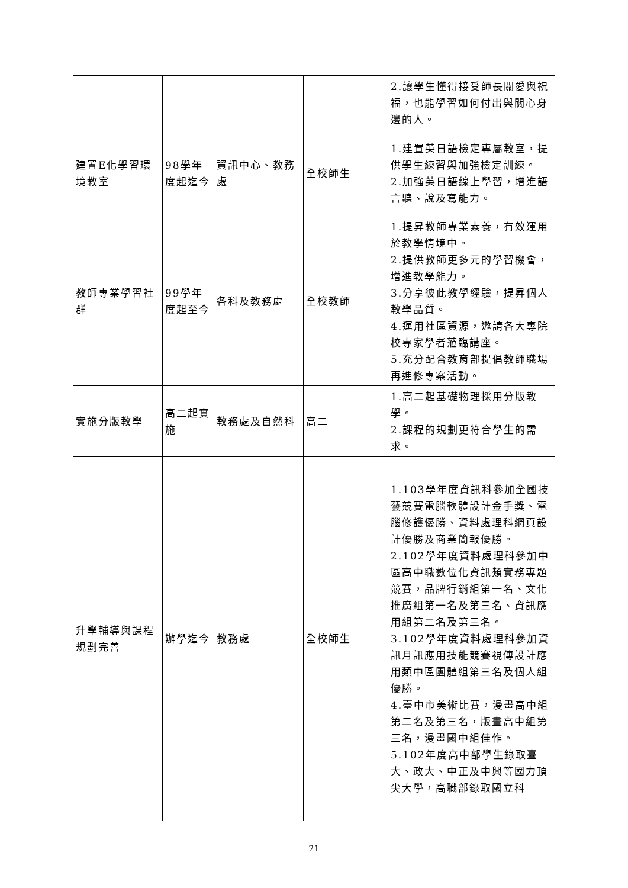| | | | | 2.讓學生懂得接受師長關愛與祝福，也能學習如何付出與關心身邊的人。 |
| 建置E化學習環境教室 | 98學年度起迄今 | 資訊中心、教務處 | 全校師生 | 1.建置英日語檢定專屬教室，提供學生練習與加強檢定訓練。 2.加強英日語線上學習，增進語言聽、說及寫能力。 |
| 教師專業學習社群 | 99學年度起至今 | 各科及教務處 | 全校教師 | 1.提昇教師專業素養，有效運用於教學情境中。 2.提供教師更多元的學習機會，增進教學能力。 3.分享彼此教學經驗，提昇個人教學品質。 4.運用社區資源，邀請各大專院校專家學者蒞臨講座。 5.充分配合教育部提倡教師職場再進修專案活動。 |
| 實施分版教學 | 高二起實施 | 教務處及自然科 | 高二 | 1.高二起基礎物理採用分版教學。 2.課程的規劃更符合學生的需求。 |
| 升學輔導與課程規劃完善 | 辦學迄今 | 教務處 | 全校師生 | 1.103學年度資訊科參加全國技藝競賽電腦軟體設計金手獎、電腦修護優勝、資料處理科網頁設計優勝及商業簡報優勝。 2.102學年度資料處理科參加中區高中職數位化資訊類實務專題競賽，品牌行銷組第一名、文化推廣組第一名及第三名、資訊應用組第二名及第三名。 3.102學年度資料處理科參加資訊月訊應用技能競賽視傳設計應用類中區團體組第三名及個人組優勝。 4.臺中市美術比賽，漫畫高中組第二名及第三名，版畫高中組第三名，漫畫國中組佳作。 5.102年度高中部學生錄取臺大、政大、中正及中興等國力頂尖大學，高職部錄取國立科 |
21